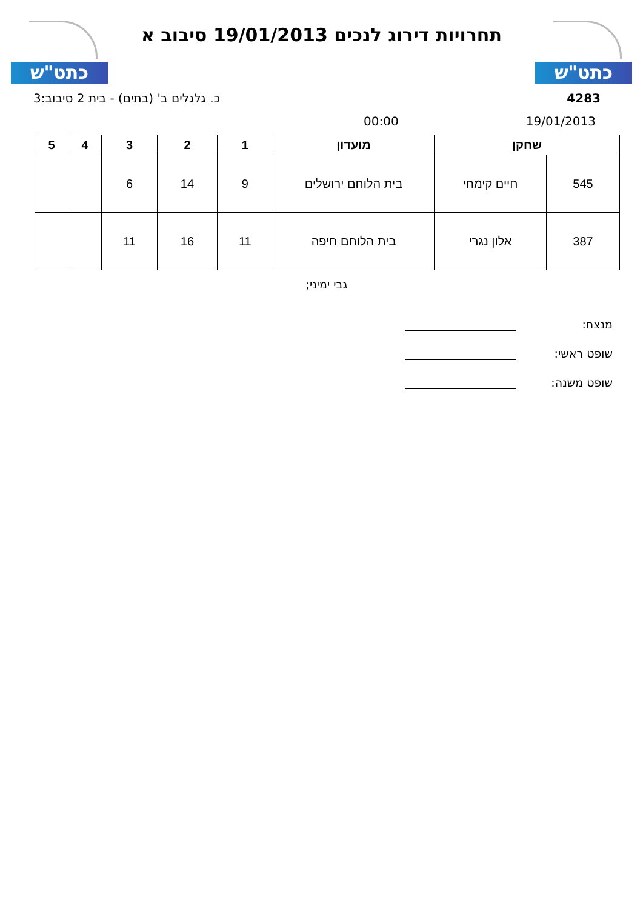כתט"ש
תחרויות דירוג לנכים 19/01/2013 סיבוב א
כתט"ש
4283 כ. גלגלים ב' (בתים) - בית 2 סיבוב:3
19/01/2013 00:00
| שחקן | | מועדון | 1 | 2 | 3 | 4 | 5 |
| --- | --- | --- | --- | --- | --- | --- | --- |
| 545 | חיים קימחי | בית הלוחם ירושלים | 9 | 14 | 6 | | |
| 387 | אלון נגרי | בית הלוחם חיפה | 11 | 16 | 11 | | |
גבי ימיני;
מנצח:
שופט ראשי:
שופט משנה: